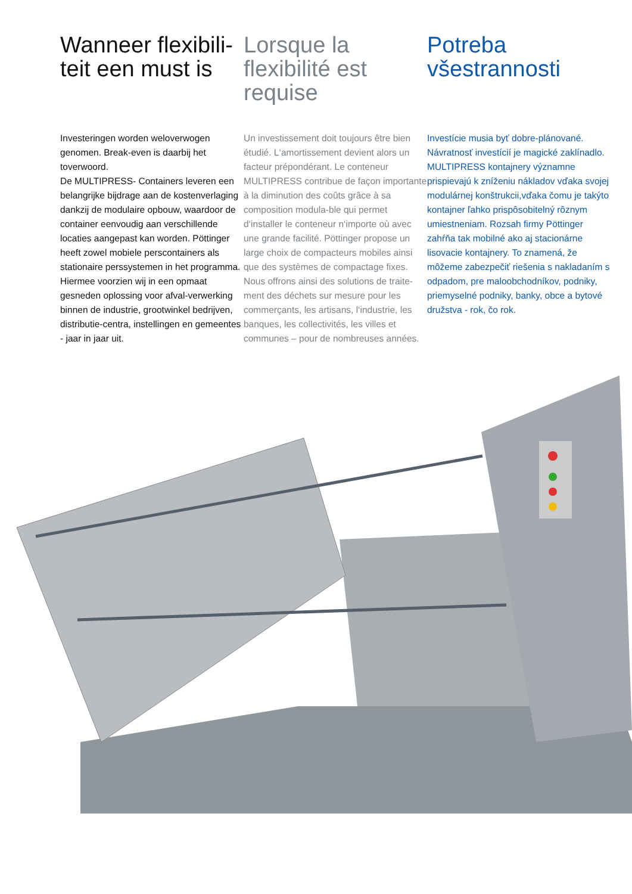Wanneer flexibili-
teit een must is
Investeringen worden weloverwogen genomen. Break-even is daarbij het toverwoord.
De MULTIPRESS- Containers leveren een belangrijke bijdrage aan de kostenverlaging dankzij de modulaire opbouw, waardoor de container eenvoudig aan verschillende locaties aangepast kan worden. Pöttinger heeft zowel mobiele perscontainers als stationaire perssystemen in het programma.
Hiermee voorzien wij in een opmaat gesneden oplossing voor afval-verwerking binnen de industrie, grootwinkel bedrijven, distributie-centra, instellingen en gemeentes - jaar in jaar uit.
Lorsque la
flexibilité est
requise
Un investissement doit toujours être bien étudié. L‘amortissement devient alors un facteur prépondérant. Le conteneur MULTIPRESS contribue de façon importante à la diminution des coûts grâce à sa composition modula-ble qui permet d‘installer le conteneur n‘importe où avec une grande facilité. Pöttinger propose un large choix de compacteurs mobiles ainsi que des systèmes de compactage fixes. Nous offrons ainsi des solutions de traite-ment des déchets sur mesure pour les commerçants, les artisans, l‘industrie, les banques, les collectivités, les villes et communes – pour de nombreuses années.
Potreba
všestrannosti
Investície musia byť dobre-plánované. Návratnosť investícií je magické zaklínadlo. MULTIPRESS kontajnery významne prispievajú k zníženiu nákladov vďaka svojej modulárnej konštrukcii,vďaka čomu je takýto kontajner ľahko prispôsobitelný rôznym umiestneniam. Rozsah firmy Pöttinger zahŕňa tak mobilné ako aj stacionárne lisovacie kontajnery. To znamená, že môžeme zabezpečiť riešenia s nakladaním s odpadom, pre maloobchodníkov, podniky, priemyselné podniky, banky, obce a bytové družstva - rok, čo rok.